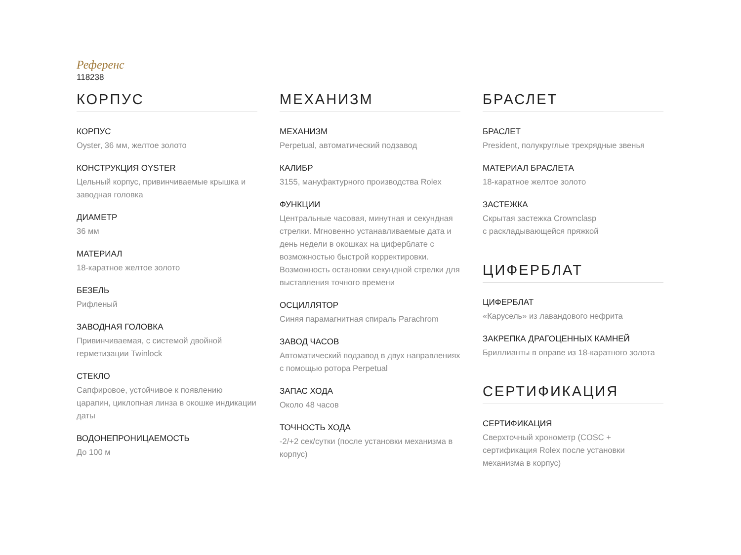Референс
118238
КОРПУС
КОРПУС
Oyster, 36 мм, желтое золото
КОНСТРУКЦИЯ OYSTER
Цельный корпус, привинчиваемые крышка и заводная головка
ДИАМЕТР
36 мм
МАТЕРИАЛ
18-каратное желтое золото
БЕЗЕЛЬ
Рифленый
ЗАВОДНАЯ ГОЛОВКА
Привинчиваемая, с системой двойной герметизации Twinlock
СТЕКЛО
Сапфировое, устойчивое к появлению царапин, циклопная линза в окошке индикации даты
ВОДОНЕПРОНИЦАЕМОСТЬ
До 100 м
МЕХАНИЗМ
МЕХАНИЗМ
Perpetual, автоматический подзавод
КАЛИБР
3155, мануфактурного производства Rolex
ФУНКЦИИ
Центральные часовая, минутная и секундная стрелки. Мгновенно устанавливаемые дата и день недели в окошках на циферблате с возможностью быстрой корректировки. Возможность остановки секундной стрелки для выставления точного времени
ОСЦИЛЛЯТОР
Синяя парамагнитная спираль Parachrom
ЗАВОД ЧАСОВ
Автоматический подзавод в двух направлениях с помощью ротора Perpetual
ЗАПАС ХОДА
Около 48 часов
ТОЧНОСТЬ ХОДА
-2/+2 сек/сутки (после установки механизма в корпус)
БРАСЛЕТ
БРАСЛЕТ
President, полукруглые трехрядные звенья
МАТЕРИАЛ БРАСЛЕТА
18-каратное желтое золото
ЗАСТЕЖКА
Скрытая застежка Crownclasp
с раскладывающейся пряжкой
ЦИФЕРБЛАТ
ЦИФЕРБЛАТ
«Карусель» из лавандового нефрита
ЗАКРЕПКА ДРАГОЦЕННЫХ КАМНЕЙ
Бриллианты в оправе из 18-каратного золота
СЕРТИФИКАЦИЯ
СЕРТИФИКАЦИЯ
Сверхточный хронометр (COSC + сертификация Rolex после установки механизма в корпус)